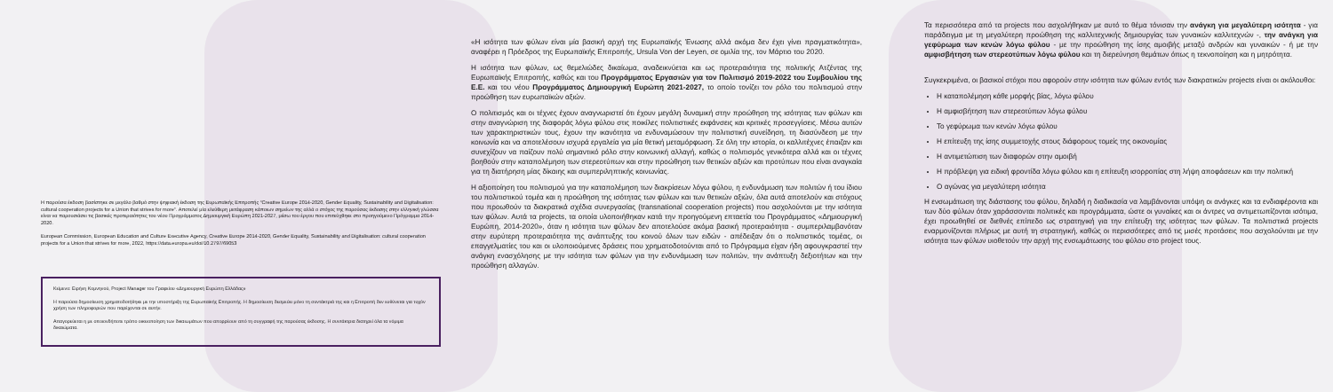Η παρούσα έκδοση βασίστηκε σε μεγάλο βαθμό στην ψηφιακή έκδοση της Ευρωπαϊκής Επιτροπής “Creative Europe 2014-2020, Gender Equality, Sustainability and Digitalisation: cultural cooperation projects for a Union that strives for more”. Αποτελεί μία ελεύθερη μετάφραση κάποιων σημείων της αλλά ο στόχος της παρούσας έκδοσης στην ελληνική γλώσσα είναι να παρουσιάσει τις βασικές προτεραιότητες του νέου Προγράμματος Δημιουργική Ευρώπη 2021-2027, μέσω του έργου που επιτεύχθηκε στο προηγούμενο Πρόγραμμα 2014-2020.
European Commission, European Education and Culture Executive Agency, Creative Europe 2014-2020, Gender Equality, Sustainability and Digitalisation: cultural cooperation projects for a Union that strives for more, 2022, https://data.europa.eu/doi/10.2797/69053
Κείμενο: Ειρήνη Κομνηνού, Project Manager του Γραφείου «Δημιουργική Ευρώπη Ελλάδας»
Η παρούσα δημοσίευση χρηματοδοτήθηκε με την υποστήριξη της Ευρωπαϊκής Επιτροπής. Η δημοσίευση δεσμεύει μόνο τη συντάκτριά της και η Επιτροπή δεν ευθύνεται για τυχόν χρήση των πληροφοριών που παρέχονται σε αυτήν.
Απαγορεύεται η με οποιονδήποτε τρόπο οικειοποίηση των δικαιωμάτων που απορρέουν από τη συγγραφή της παρούσας έκδοσης. Η συντάκτρια διατηρεί όλα τα νόμιμα δικαιώματα.
«Η ισότητα των φύλων είναι μία βασική αρχή της Ευρωπαϊκής Ένωσης αλλά ακόμα δεν έχει γίνει πραγματικότητα», αναφέρει η Πρόεδρος της Ευρωπαϊκής Επιτροπής, Ursula Von der Leyen, σε ομιλία της, τον Μάρτιο του 2020.
Η ισότητα των φύλων, ως θεμελιώδες δικαίωμα, αναδεικνύεται και ως προτεραιότητα της πολιτικής Ατζέντας της Ευρωπαϊκής Επιτροπής, καθώς και του Προγράμματος Εργασιών για τον Πολιτισμό 2019-2022 του Συμβουλίου της Ε.Ε. και του νέου Προγράμματος Δημιουργική Ευρώπη 2021-2027, το οποίο τονίζει τον ρόλο του πολιτισμού στην προώθηση των ευρωπαϊκών αξιών.
Ο πολιτισμός και οι τέχνες έχουν αναγνωριστεί ότι έχουν μεγάλη δυναμική στην προώθηση της ισότητας των φύλων και στην αναγνώριση της διαφοράς λόγω φύλου στις ποικίλες πολιτιστικές εκφάνσεις και κριτικές προσεγγίσεις. Μέσω αυτών των χαρακτηριστικών τους, έχουν την ικανότητα να ενδυναμώσουν την πολιτιστική συνείδηση, τη διασύνδεση με την κοινωνία και να αποτελέσουν ισχυρά εργαλεία για μία θετική μεταμόρφωση. Σε όλη την ιστορία, οι καλλιτέχνες έπαιζαν και συνεχίζουν να παίζουν πολύ σημαντικό ρόλο στην κοινωνική αλλαγή, καθώς ο πολιτισμός γενικότερα αλλά και οι τέχνες βοηθούν στην καταπολέμηση των στερεοτύπων και στην προώθηση των θετικών αξιών και προτύπων που είναι αναγκαία για τη διατήρηση μίας δίκαιης και συμπεριληπτικής κοινωνίας.
Η αξιοποίηση του πολιτισμού για την καταπολέμηση των διακρίσεων λόγω φύλου, η ενδυνάμωση των πολιτών ή του ίδιου του πολιτιστικού τομέα και η προώθηση της ισότητας των φύλων και των θετικών αξιών, όλα αυτά αποτελούν και στόχους που προωθούν τα διακρατικά σχέδια συνεργασίας (transnational cooperation projects) που ασχολούνται με την ισότητα των φύλων. Αυτά τα projects, τα οποία υλοποιήθηκαν κατά την προηγούμενη επταετία του Προγράμματος «Δημιουργική Ευρώπη, 2014-2020», όταν η ισότητα των φύλων δεν αποτελούσε ακόμα βασική προτεραιότητα - συμπεριλαμβανόταν στην ευρύτερη προτεραιότητα της ανάπτυξης του κοινού όλων των ειδών - απέδειξαν ότι ο πολιτιστικός τομέας, οι επαγγελματίες του και οι υλοποιούμενες δράσεις που χρηματοδοτούνται από το Πρόγραμμα είχαν ήδη αφουγκραστεί την ανάγκη ενασχόλησης με την ισότητα των φύλων για την ενδυνάμωση των πολιτών, την ανάπτυξη δεξιοτήτων και την προώθηση αλλαγών.
Τα περισσότερα από τα projects που ασχολήθηκαν με αυτό το θέμα τόνισαν την ανάγκη για μεγαλύτερη ισότητα - για παράδειγμα με τη μεγαλύτερη προώθηση της καλλιτεχνικής δημιουργίας των γυναικών καλλιτεχνών -, την ανάγκη για γεφύρωμα των κενών λόγω φύλου - με την προώθηση της ίσης αμοιβής μεταξύ ανδρών και γυναικών - ή με την αμφισβήτηση των στερεοτύπων λόγω φύλου και τη διερεύνηση θεμάτων όπως η τεκνοποίηση και η μητρότητα.
Συγκεκριμένα, οι βασικοί στόχοι που αφορούν στην ισότητα των φύλων εντός των διακρατικών projects είναι οι ακόλουθοι:
Η καταπολέμηση κάθε μορφής βίας, λόγω φύλου
Η αμφισβήτηση των στερεοτύπων λόγω φύλου
Το γεφύρωμα των κενών λόγω φύλου
Η επίτευξη της ίσης συμμετοχής στους διάφορους τομείς της οικονομίας
Η αντιμετώπιση των διαφορών στην αμοιβή
Η πρόβλεψη για ειδική φροντίδα λόγω φύλου και η επίτευξη ισορροπίας στη λήψη αποφάσεων και την πολιτική
Ο αγώνας για μεγαλύτερη ισότητα
Η ενσωμάτωση της διάστασης του φύλου, δηλαδή η διαδικασία να λαμβάνονται υπόψη οι ανάγκες και τα ενδιαφέροντα και των δύο φύλων όταν χαράσσονται πολιτικές και προγράμματα, ώστε οι γυναίκες και οι άντρες να αντιμετωπίζονται ισότιμα, έχει προωθηθεί σε διεθνές επίπεδο ως στρατηγική για την επίτευξη της ισότητας των φύλων. Τα πολιτιστικά projects εναρμονίζονται πλήρως με αυτή τη στρατηγική, καθώς οι περισσότερες από τις μισές προτάσεις που ασχολούνται με την ισότητα των φύλων υιοθετούν την αρχή της ενσωμάτωσης του φύλου στο project τους.